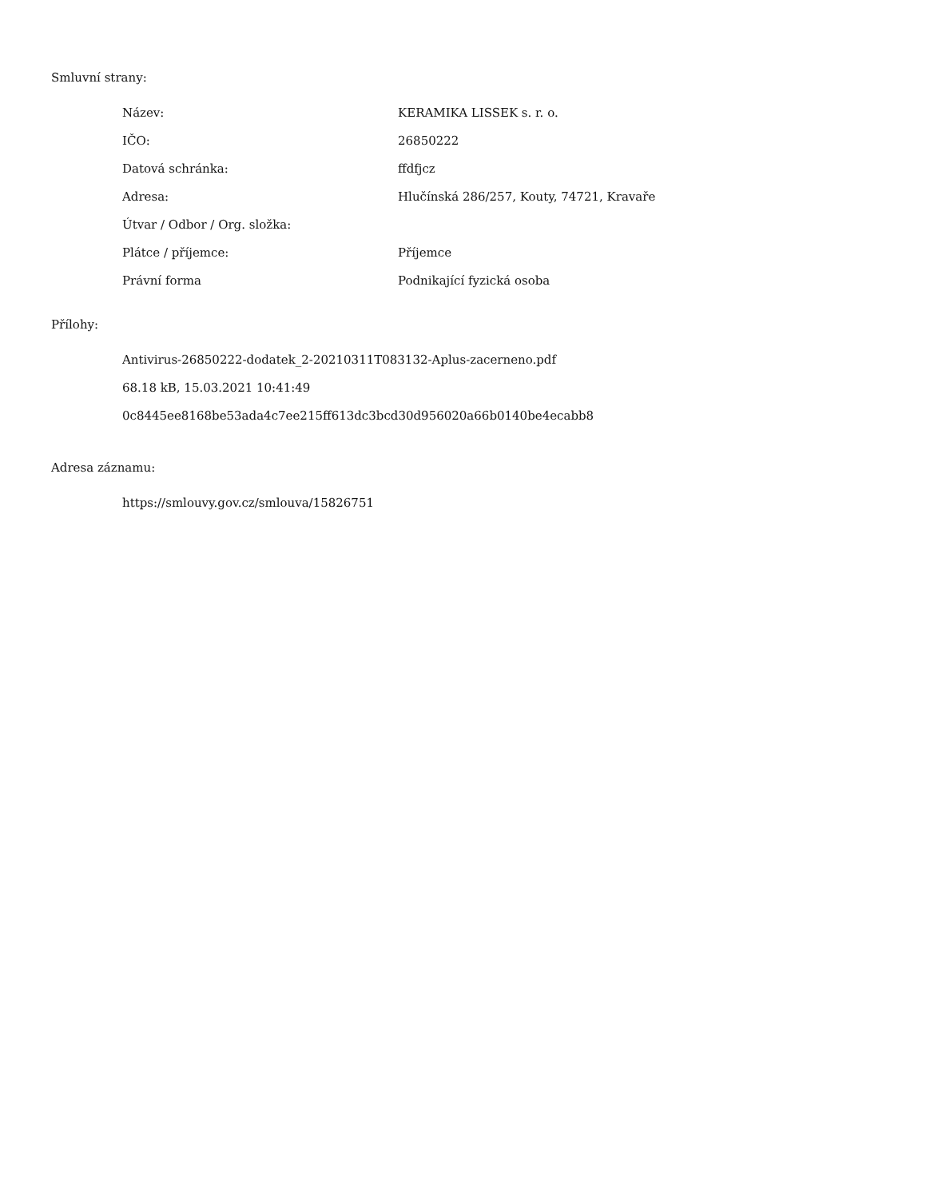Smluvní strany:
| Název: | KERAMIKA LISSEK s. r. o. |
| IČO: | 26850222 |
| Datová schránka: | ffdfjcz |
| Adresa: | Hlučínská 286/257, Kouty, 74721, Kravaře |
| Útvar / Odbor / Org. složka: | |
| Plátce / příjemce: | Příjemce |
| Právní forma | Podnikající fyzická osoba |
Přílohy:
Antivirus-26850222-dodatek_2-20210311T083132-Aplus-zacerneno.pdf
68.18 kB, 15.03.2021 10:41:49
0c8445ee8168be53ada4c7ee215ff613dc3bcd30d956020a66b0140be4ecabb8
Adresa záznamu:
https://smlouvy.gov.cz/smlouva/15826751